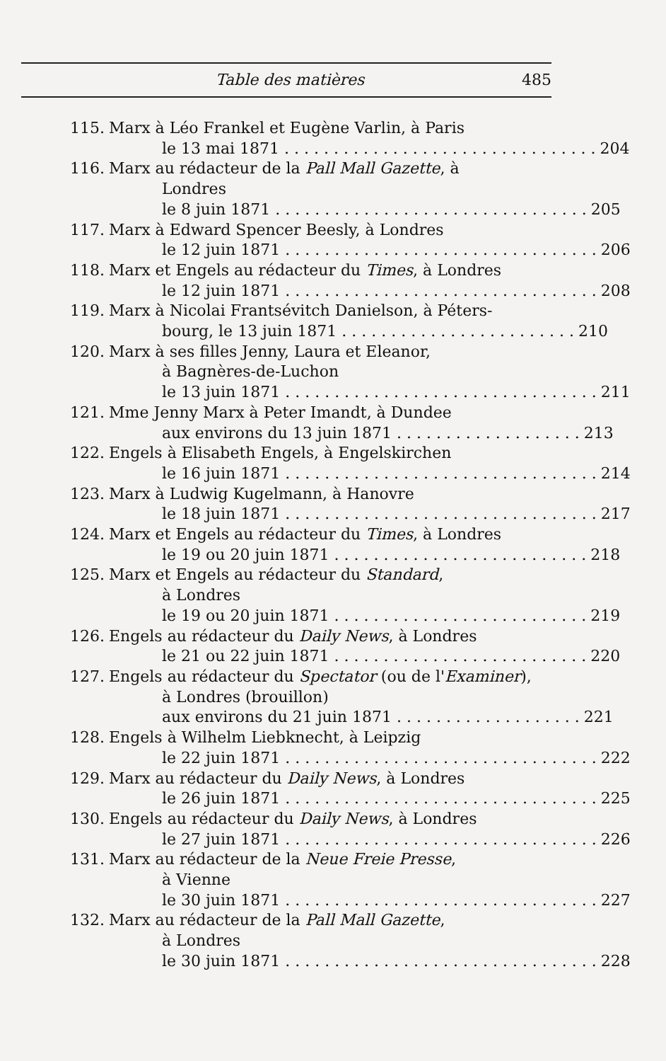Table des matières 485
115. Marx à Léo Frankel et Eugène Varlin, à Paris
le 13 mai 1871 . . . . . . . . . . . . . . . . . . . . . . . . . . . . . . . . 204
116. Marx au rédacteur de la Pall Mall Gazette, à
Londres
le 8 juin 1871 . . . . . . . . . . . . . . . . . . . . . . . . . . . . . . . . 205
117. Marx à Edward Spencer Beesly, à Londres
le 12 juin 1871 . . . . . . . . . . . . . . . . . . . . . . . . . . . . . . . . 206
118. Marx et Engels au rédacteur du Times, à Londres
le 12 juin 1871 . . . . . . . . . . . . . . . . . . . . . . . . . . . . . . . . 208
119. Marx à Nicolai Frantsévitch Danielson, à Péters-
bourg, le 13 juin 1871 . . . . . . . . . . . . . . . . . . . . . . . . 210
120. Marx à ses filles Jenny, Laura et Eleanor,
à Bagnères-de-Luchon
le 13 juin 1871 . . . . . . . . . . . . . . . . . . . . . . . . . . . . . . . . 211
121. Mme Jenny Marx à Peter Imandt, à Dundee
aux environs du 13 juin 1871 . . . . . . . . . . . . . . . . . . . 213
122. Engels à Elisabeth Engels, à Engelskirchen
le 16 juin 1871 . . . . . . . . . . . . . . . . . . . . . . . . . . . . . . . . 214
123. Marx à Ludwig Kugelmann, à Hanovre
le 18 juin 1871 . . . . . . . . . . . . . . . . . . . . . . . . . . . . . . . . 217
124. Marx et Engels au rédacteur du Times, à Londres
le 19 ou 20 juin 1871 . . . . . . . . . . . . . . . . . . . . . . . . . . 218
125. Marx et Engels au rédacteur du Standard,
à Londres
le 19 ou 20 juin 1871 . . . . . . . . . . . . . . . . . . . . . . . . . . 219
126. Engels au rédacteur du Daily News, à Londres
le 21 ou 22 juin 1871 . . . . . . . . . . . . . . . . . . . . . . . . . . 220
127. Engels au rédacteur du Spectator (ou de l'Examiner),
à Londres (brouillon)
aux environs du 21 juin 1871 . . . . . . . . . . . . . . . . . . . 221
128. Engels à Wilhelm Liebknecht, à Leipzig
le 22 juin 1871 . . . . . . . . . . . . . . . . . . . . . . . . . . . . . . . . 222
129. Marx au rédacteur du Daily News, à Londres
le 26 juin 1871 . . . . . . . . . . . . . . . . . . . . . . . . . . . . . . . . 225
130. Engels au rédacteur du Daily News, à Londres
le 27 juin 1871 . . . . . . . . . . . . . . . . . . . . . . . . . . . . . . . . 226
131. Marx au rédacteur de la Neue Freie Presse,
à Vienne
le 30 juin 1871 . . . . . . . . . . . . . . . . . . . . . . . . . . . . . . . . 227
132. Marx au rédacteur de la Pall Mall Gazette,
à Londres
le 30 juin 1871 . . . . . . . . . . . . . . . . . . . . . . . . . . . . . . . . 228